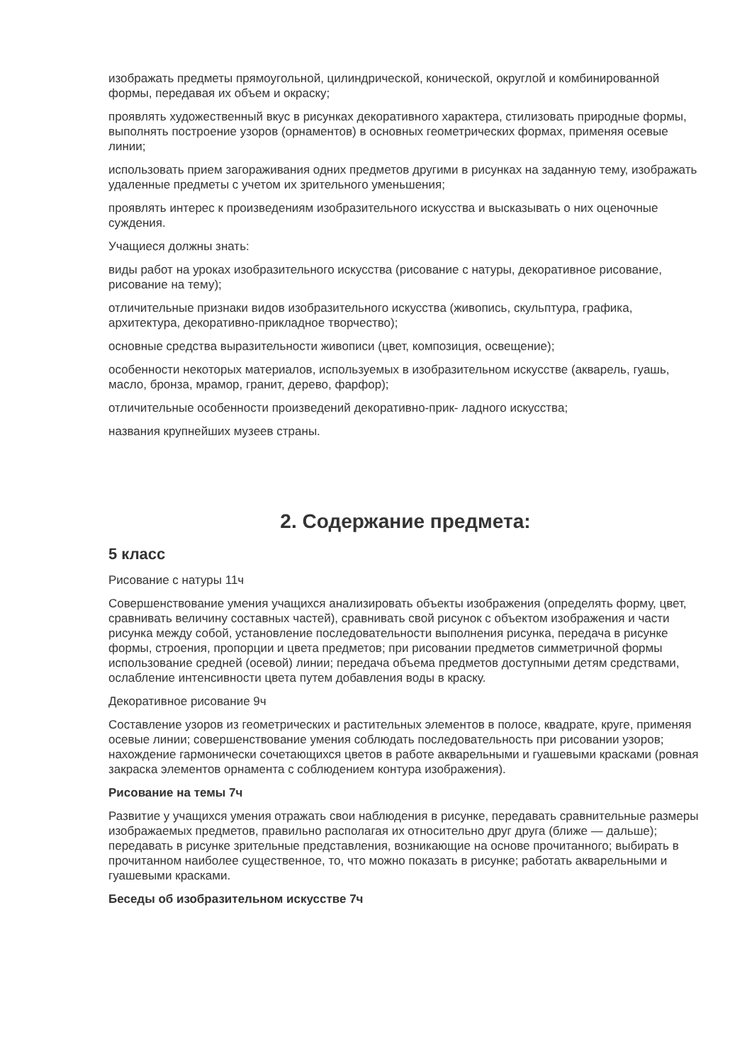изображать предметы прямоугольной, цилиндрической, конической, округлой и комбинированной формы, передавая их объем и окраску;
проявлять художественный вкус в рисунках декоративного характера, стилизовать природные формы, выполнять построение узоров (орнаментов) в основных геометрических формах, применяя осевые линии;
использовать прием загораживания одних предметов другими в рисунках на заданную тему, изображать удаленные предметы с учетом их зрительного уменьшения;
проявлять интерес к произведениям изобразительного искусства и высказывать о них оценочные суждения.
Учащиеся должны знать:
виды работ на уроках изобразительного искусства (рисование с натуры, декоративное рисование, рисование на тему);
отличительные признаки видов изобразительного искусства (живопись, скульптура, графика, архитектура, декоративно-прикладное творчество);
основные средства выразительности живописи (цвет, композиция, освещение);
особенности некоторых материалов, используемых в изобразительном искусстве (акварель, гуашь, масло, бронза, мрамор, гранит, дерево, фарфор);
отличительные особенности произведений декоративно-прик- ладного искусства;
названия крупнейших музеев страны.
2. Содержание предмета:
5 класс
Рисование с натуры 11ч
Совершенствование умения учащихся анализировать объекты изображения (определять форму, цвет, сравнивать величину составных частей), сравнивать свой рисунок с объектом изображения и части рисунка между собой, установление последовательности выполнения рисунка, передача в рисунке формы, строения, пропорции и цвета предметов; при рисовании предметов симметричной формы использование средней (осевой) линии; передача объема предметов доступными детям средствами, ослабление интенсивности цвета путем добавления воды в краску.
Декоративное рисование 9ч
Составление узоров из геометрических и растительных элементов в полосе, квадрате, круге, применяя осевые линии; совершенствование умения соблюдать последовательность при рисовании узоров; нахождение гармонически сочетающихся цветов в работе акварельными и гуашевыми красками (ровная закраска элементов орнамента с соблюдением контура изображения).
Рисование на темы 7ч
Развитие у учащихся умения отражать свои наблюдения в рисунке, передавать сравнительные размеры изображаемых предметов, правильно располагая их относительно друг друга (ближе — дальше); передавать в рисунке зрительные представления, возникающие на основе прочитанного; выбирать в прочитанном наиболее существенное, то, что можно показать в рисунке; работать акварельными и гуашевыми красками.
Беседы об изобразительном искусстве 7ч